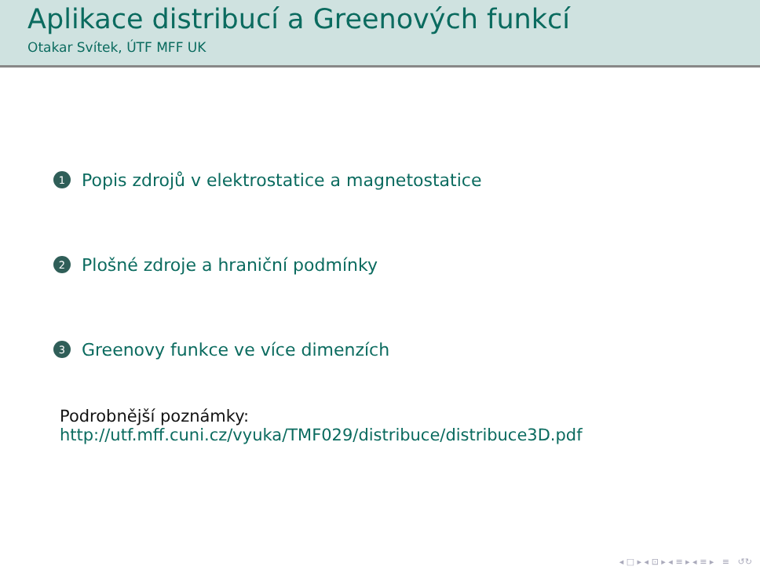Aplikace distribucí a Greenových funkcí
Otakar Svítek, ÚTF MFF UK
1 Popis zdrojů v elektrostatice a magnetostatice
2 Plošné zdroje a hraniční podmínky
3 Greenovy funkce ve více dimenzích
Podrobnější poznámky:
http://utf.mff.cuni.cz/vyuka/TMF029/distribuce/distribuce3D.pdf
◂ □ ▸ ◂ ⊡ ▸ ◂ ≡ ▸ ◂ ≡ ▸ ≡ ↺↻